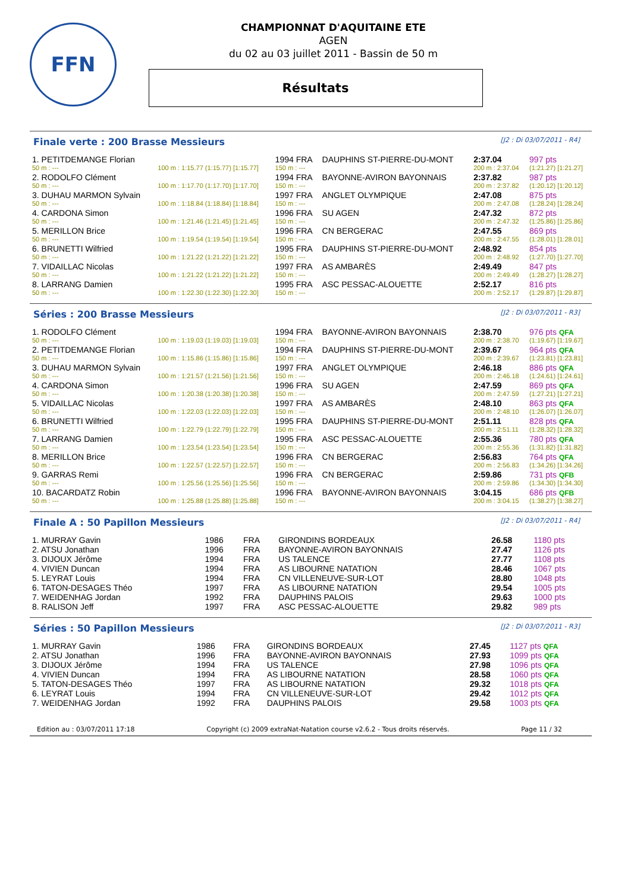FFN
CHAMPIONNAT D'AQUITAINE ETE
AGEN
du 02 au 03 juillet 2011 - Bassin de 50 m
Résultats
Finale verte : 200 Brasse Messieurs [J2 : Di 03/07/2011 - R4]
| 1. PETITDEMANGE Florian | | 1994 FRA | DAUPHINS ST-PIERRE-DU-MONT | 2:37.04 | 997 pts |
| 50 m : --- | 100 m : 1:15.77 (1:15.77) [1:15.77] | 150 m : --- | | 200 m : 2:37.04 | (1:21.27) [1:21.27] |
| 2. RODOLFO Clément | | 1994 FRA | BAYONNE-AVIRON BAYONNAIS | 2:37.82 | 987 pts |
| 50 m : --- | 100 m : 1:17.70 (1:17.70) [1:17.70] | 150 m : --- | | 200 m : 2:37.82 | (1:20.12) [1:20.12] |
| 3. DUHAU MARMON Sylvain | | 1997 FRA | ANGLET OLYMPIQUE | 2:47.08 | 875 pts |
| 50 m : --- | 100 m : 1:18.84 (1:18.84) [1:18.84] | 150 m : --- | | 200 m : 2:47.08 | (1:28.24) [1:28.24] |
| 4. CARDONA Simon | | 1996 FRA | SU AGEN | 2:47.32 | 872 pts |
| 50 m : --- | 100 m : 1:21.46 (1:21.45) [1:21.45] | 150 m : --- | | 200 m : 2:47.32 | (1:25.86) [1:25.86] |
| 5. MERILLON Brice | | 1996 FRA | CN BERGERAC | 2:47.55 | 869 pts |
| 50 m : --- | 100 m : 1:19.54 (1:19.54) [1:19.54] | 150 m : --- | | 200 m : 2:47.55 | (1:28.01) [1:28.01] |
| 6. BRUNETTI Wilfried | | 1995 FRA | DAUPHINS ST-PIERRE-DU-MONT | 2:48.92 | 854 pts |
| 50 m : --- | 100 m : 1:21.22 (1:21.22) [1:21.22] | 150 m : --- | | 200 m : 2:48.92 | (1:27.70) [1:27.70] |
| 7. VIDAILLAC Nicolas | | 1997 FRA | AS AMBARÈS | 2:49.49 | 847 pts |
| 50 m : --- | 100 m : 1:21.22 (1:21.22) [1:21.22] | 150 m : --- | | 200 m : 2:49.49 | (1:28.27) [1:28.27] |
| 8. LARRANG Damien | | 1995 FRA | ASC PESSAC-ALOUETTE | 2:52.17 | 816 pts |
| 50 m : --- | 100 m : 1:22.30 (1:22.30) [1:22.30] | 150 m : --- | | 200 m : 2:52.17 | (1:29.87) [1:29.87] |
Séries : 200 Brasse Messieurs [J2 : Di 03/07/2011 - R3]
| 1. RODOLFO Clément | | 1994 FRA | BAYONNE-AVIRON BAYONNAIS | 2:38.70 | 976 pts QFA |
| 50 m : --- | 100 m : 1:19.03 (1:19.03) [1:19.03] | 150 m : --- | | 200 m : 2:38.70 | (1:19.67) [1:19.67] |
| 2. PETITDEMANGE Florian | | 1994 FRA | DAUPHINS ST-PIERRE-DU-MONT | 2:39.67 | 964 pts QFA |
| 50 m : --- | 100 m : 1:15.86 (1:15.86) [1:15.86] | 150 m : --- | | 200 m : 2:39.67 | (1:23.81) [1:23.81] |
| 3. DUHAU MARMON Sylvain | | 1997 FRA | ANGLET OLYMPIQUE | 2:46.18 | 886 pts QFA |
| 50 m : --- | 100 m : 1:21.57 (1:21.56) [1:21.56] | 150 m : --- | | 200 m : 2:46.18 | (1:24.61) [1:24.61] |
| 4. CARDONA Simon | | 1996 FRA | SU AGEN | 2:47.59 | 869 pts QFA |
| 50 m : --- | 100 m : 1:20.38 (1:20.38) [1:20.38] | 150 m : --- | | 200 m : 2:47.59 | (1:27.21) [1:27.21] |
| 5. VIDAILLAC Nicolas | | 1997 FRA | AS AMBARÈS | 2:48.10 | 863 pts QFA |
| 50 m : --- | 100 m : 1:22.03 (1:22.03) [1:22.03] | 150 m : --- | | 200 m : 2:48.10 | (1:26.07) [1:26.07] |
| 6. BRUNETTI Wilfried | | 1995 FRA | DAUPHINS ST-PIERRE-DU-MONT | 2:51.11 | 828 pts QFA |
| 50 m : --- | 100 m : 1:22.79 (1:22.79) [1:22.79] | 150 m : --- | | 200 m : 2:51.11 | (1:28.32) [1:28.32] |
| 7. LARRANG Damien | | 1995 FRA | ASC PESSAC-ALOUETTE | 2:55.36 | 780 pts QFA |
| 50 m : --- | 100 m : 1:23.54 (1:23.54) [1:23.54] | 150 m : --- | | 200 m : 2:55.36 | (1:31.82) [1:31.82] |
| 8. MERILLON Brice | | 1996 FRA | CN BERGERAC | 2:56.83 | 764 pts QFA |
| 50 m : --- | 100 m : 1:22.57 (1:22.57) [1:22.57] | 150 m : --- | | 200 m : 2:56.83 | (1:34.26) [1:34.26] |
| 9. GARRAS Remi | | 1996 FRA | CN BERGERAC | 2:59.86 | 731 pts QFB |
| 50 m : --- | 100 m : 1:25.56 (1:25.56) [1:25.56] | 150 m : --- | | 200 m : 2:59.86 | (1:34.30) [1:34.30] |
| 10. BACARDATZ Robin | | 1996 FRA | BAYONNE-AVIRON BAYONNAIS | 3:04.15 | 686 pts QFB |
| 50 m : --- | 100 m : 1:25.88 (1:25.88) [1:25.88] | 150 m : --- | | 200 m : 3:04.15 | (1:38.27) [1:38.27] |
Finale A : 50 Papillon Messieurs [J2 : Di 03/07/2011 - R4]
| 1. MURRAY Gavin | 1986 | FRA | GIRONDINS BORDEAUX | 26.58 | 1180 pts |
| 2. ATSU Jonathan | 1996 | FRA | BAYONNE-AVIRON BAYONNAIS | 27.47 | 1126 pts |
| 3. DIJOUX Jérôme | 1994 | FRA | US TALENCE | 27.77 | 1108 pts |
| 4. VIVIEN Duncan | 1994 | FRA | AS LIBOURNE NATATION | 28.46 | 1067 pts |
| 5. LEYRAT Louis | 1994 | FRA | CN VILLENEUVE-SUR-LOT | 28.80 | 1048 pts |
| 6. TATON-DESAGES Théo | 1997 | FRA | AS LIBOURNE NATATION | 29.54 | 1005 pts |
| 7. WEIDENHAG Jordan | 1992 | FRA | DAUPHINS PALOIS | 29.63 | 1000 pts |
| 8. RALISON Jeff | 1997 | FRA | ASC PESSAC-ALOUETTE | 29.82 | 989 pts |
Séries : 50 Papillon Messieurs [J2 : Di 03/07/2011 - R3]
| 1. MURRAY Gavin | 1986 | FRA | GIRONDINS BORDEAUX | 27.45 | 1127 pts QFA |
| 2. ATSU Jonathan | 1996 | FRA | BAYONNE-AVIRON BAYONNAIS | 27.93 | 1099 pts QFA |
| 3. DIJOUX Jérôme | 1994 | FRA | US TALENCE | 27.98 | 1096 pts QFA |
| 4. VIVIEN Duncan | 1994 | FRA | AS LIBOURNE NATATION | 28.58 | 1060 pts QFA |
| 5. TATON-DESAGES Théo | 1997 | FRA | AS LIBOURNE NATATION | 29.32 | 1018 pts QFA |
| 6. LEYRAT Louis | 1994 | FRA | CN VILLENEUVE-SUR-LOT | 29.42 | 1012 pts QFA |
| 7. WEIDENHAG Jordan | 1992 | FRA | DAUPHINS PALOIS | 29.58 | 1003 pts QFA |
Edition au : 03/07/2011 17:18 Copyright (c) 2009 extraNat-Natation course v2.6.2 - Tous droits réservés. Page 11 / 32